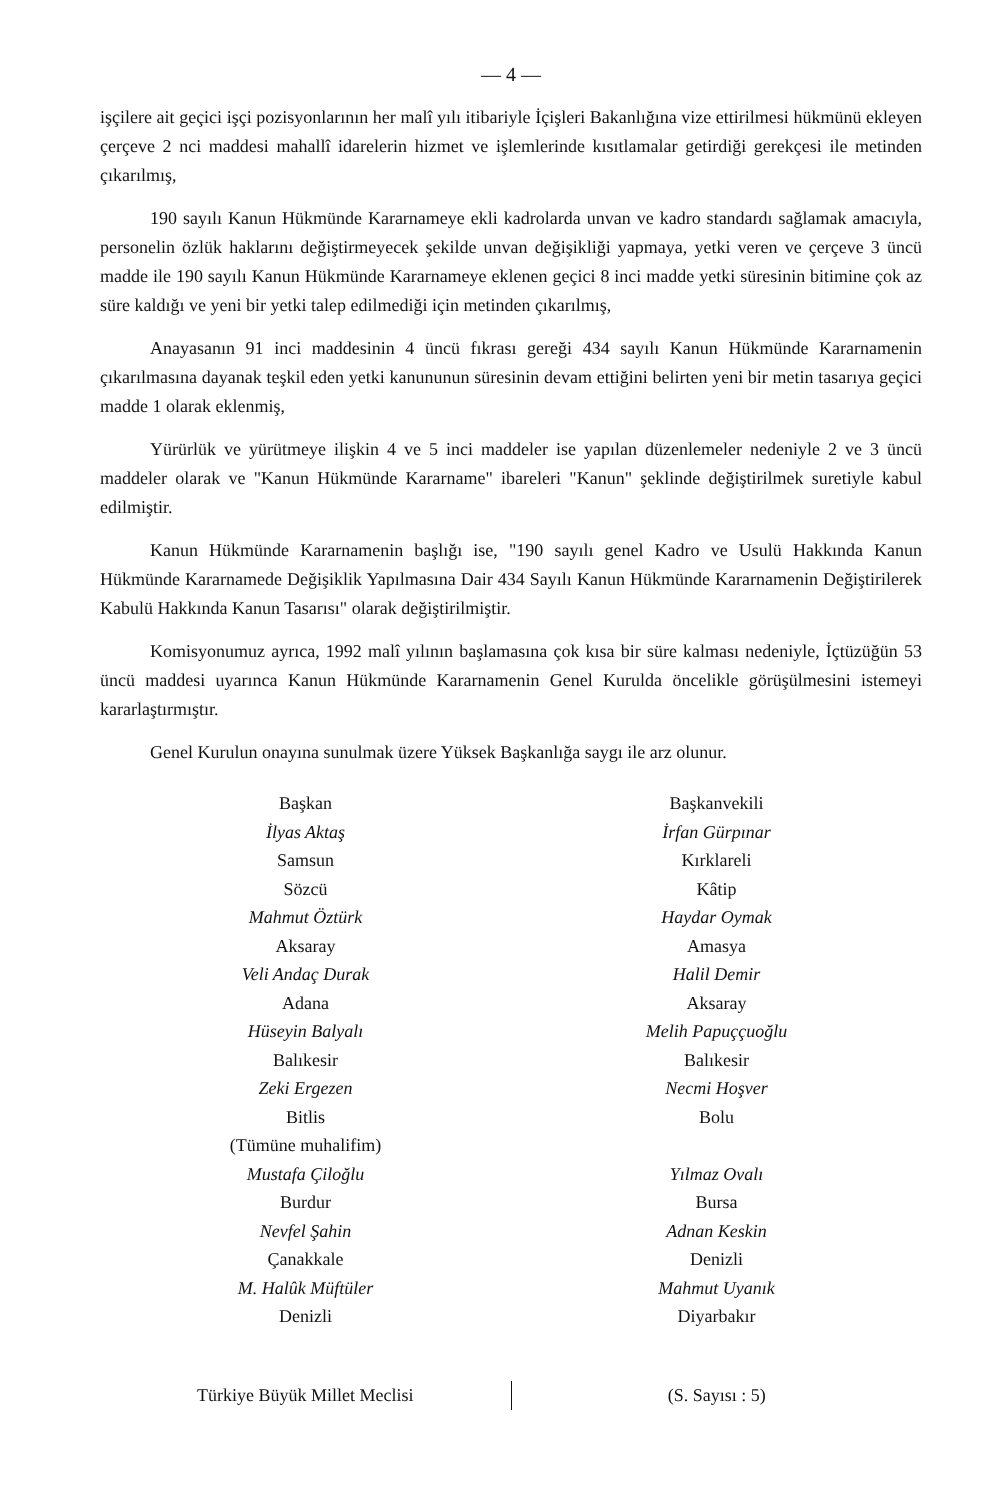— 4 —
işçilere ait geçici işçi pozisyonlarının her malî yılı itibariyle İçişleri Bakanlığına vize ettirilmesi hükmünü ekleyen çerçeve 2 nci maddesi mahallî idarelerin hizmet ve işlemlerinde kısıtlamalar getirdiği gerekçesi ile metinden çıkarılmış,
190 sayılı Kanun Hükmünde Kararnameye ekli kadrolarda unvan ve kadro standardı sağlamak amacıyla, personelin özlük haklarını değiştirmeyecek şekilde unvan değişikliği yapmaya, yetki veren ve çerçeve 3 üncü madde ile 190 sayılı Kanun Hükmünde Kararnameye eklenen geçici 8 inci madde yetki süresinin bitimine çok az süre kaldığı ve yeni bir yetki talep edilmediği için metinden çıkarılmış,
Anayasanın 91 inci maddesinin 4 üncü fıkrası gereği 434 sayılı Kanun Hükmünde Kararnamenin çıkarılmasına dayanak teşkil eden yetki kanununun süresinin devam ettiğini belirten yeni bir metin tasarıya geçici madde 1 olarak eklenmiş,
Yürürlük ve yürütmeye ilişkin 4 ve 5 inci maddeler ise yapılan düzenlemeler nedeniyle 2 ve 3 üncü maddeler olarak ve "Kanun Hükmünde Kararname" ibareleri "Kanun" şeklinde değiştirilmek suretiyle kabul edilmiştir.
Kanun Hükmünde Kararnamenin başlığı ise, "190 sayılı genel Kadro ve Usulü Hakkında Kanun Hükmünde Kararnamede Değişiklik Yapılmasına Dair 434 Sayılı Kanun Hükmünde Kararnamenin Değiştirilerek Kabulü Hakkında Kanun Tasarısı" olarak değiştirilmiştir.
Komisyonumuz ayrıca, 1992 malî yılının başlamasına çok kısa bir süre kalması nedeniyle, İçtüzüğün 53 üncü maddesi uyarınca Kanun Hükmünde Kararnamenin Genel Kurulda öncelikle görüşülmesini istemeyi kararlaştırmıştır.
Genel Kurulun onayına sunulmak üzere Yüksek Başkanlığa saygı ile arz olunur.
Başkan
İlyas Aktaş
Samsun
Sözcü
Mahmut Öztürk
Aksaray
Veli Andaç Durak
Adana
Hüseyin Balyalı
Balıkesir
Zeki Ergezen
Bitlis
(Tümüne muhalifim)
Mustafa Çiloğlu
Burdur
Nevfel Şahin
Çanakkale
M. Halûk Müftüler
Denizli
Başkanvekili
İrfan Gürpınar
Kırklareli
Kâtip
Haydar Oymak
Amasya
Halil Demir
Aksaray
Melih Papuççuoğlu
Balıkesir
Necmi Hoşver
Bolu
Yılmaz Ovalı
Bursa
Adnan Keskin
Denizli
Mahmut Uyanık
Diyarbakır
Türkiye Büyük Millet Meclisi (S. Sayısı : 5)